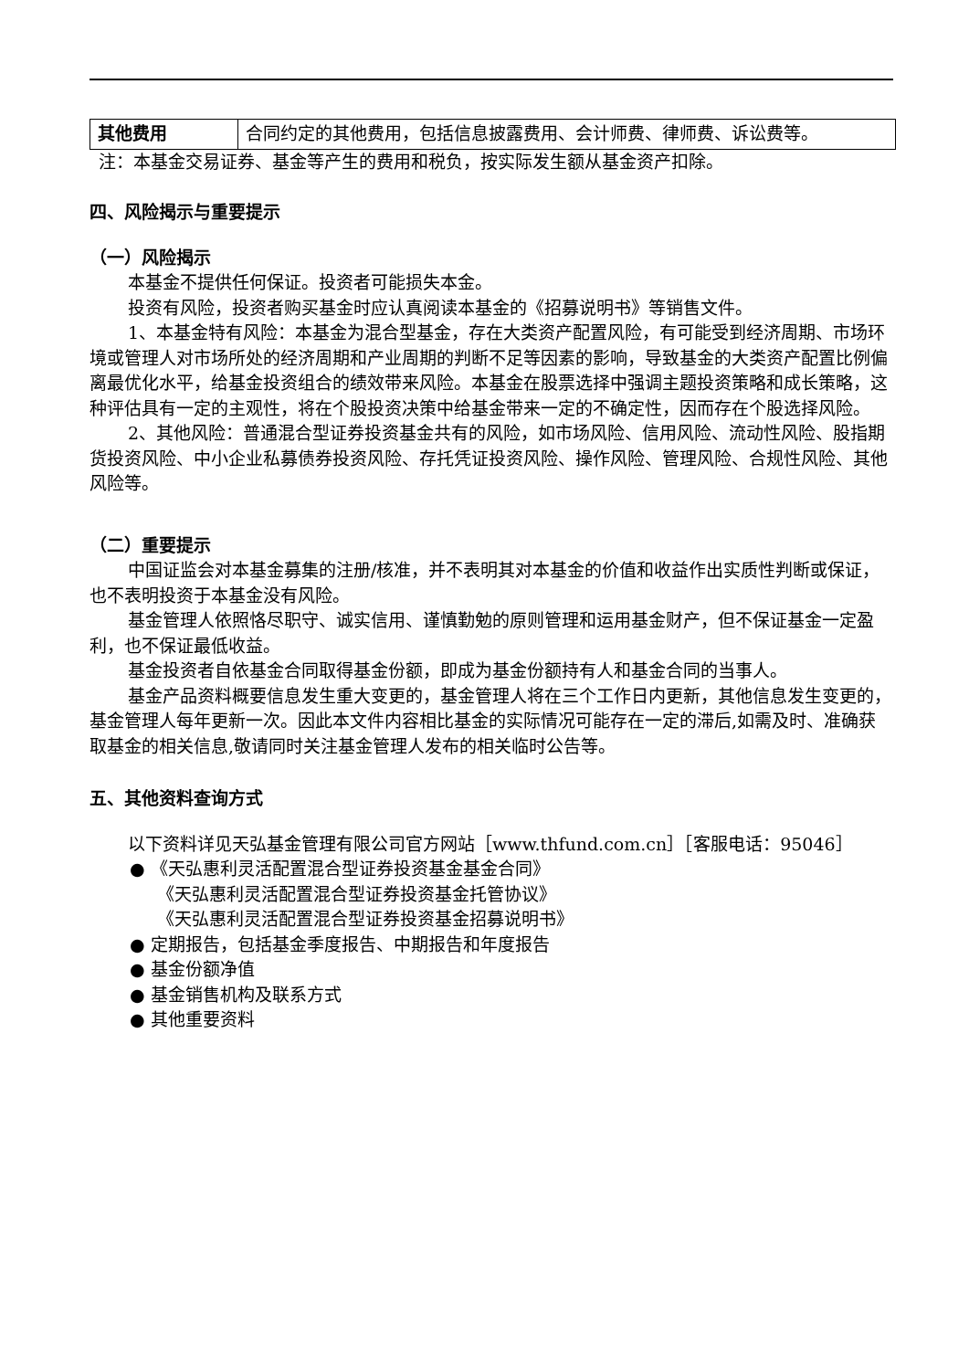| 其他费用 | 合同约定的其他费用，包括信息披露费用、会计师费、律师费、诉讼费等。 |
注：本基金交易证券、基金等产生的费用和税负，按实际发生额从基金资产扣除。
四、风险揭示与重要提示
（一）风险揭示
本基金不提供任何保证。投资者可能损失本金。
投资有风险，投资者购买基金时应认真阅读本基金的《招募说明书》等销售文件。
1、本基金特有风险：本基金为混合型基金，存在大类资产配置风险，有可能受到经济周期、市场环境或管理人对市场所处的经济周期和产业周期的判断不足等因素的影响，导致基金的大类资产配置比例偏离最优化水平，给基金投资组合的绩效带来风险。本基金在股票选择中强调主题投资策略和成长策略，这种评估具有一定的主观性，将在个股投资决策中给基金带来一定的不确定性，因而存在个股选择风险。
2、其他风险：普通混合型证券投资基金共有的风险，如市场风险、信用风险、流动性风险、股指期货投资风险、中小企业私募债券投资风险、存托凭证投资风险、操作风险、管理风险、合规性风险、其他风险等。
（二）重要提示
中国证监会对本基金募集的注册/核准，并不表明其对本基金的价值和收益作出实质性判断或保证，也不表明投资于本基金没有风险。
基金管理人依照恪尽职守、诚实信用、谨慎勤勉的原则管理和运用基金财产，但不保证基金一定盈利，也不保证最低收益。
基金投资者自依基金合同取得基金份额，即成为基金份额持有人和基金合同的当事人。
基金产品资料概要信息发生重大变更的，基金管理人将在三个工作日内更新，其他信息发生变更的，基金管理人每年更新一次。因此本文件内容相比基金的实际情况可能存在一定的滞后,如需及时、准确获取基金的相关信息,敬请同时关注基金管理人发布的相关临时公告等。
五、其他资料查询方式
以下资料详见天弘基金管理有限公司官方网站［www.thfund.com.cn］［客服电话：95046］
● 《天弘惠利灵活配置混合型证券投资基金基金合同》
《天弘惠利灵活配置混合型证券投资基金托管协议》
《天弘惠利灵活配置混合型证券投资基金招募说明书》
● 定期报告，包括基金季度报告、中期报告和年度报告
● 基金份额净值
● 基金销售机构及联系方式
● 其他重要资料